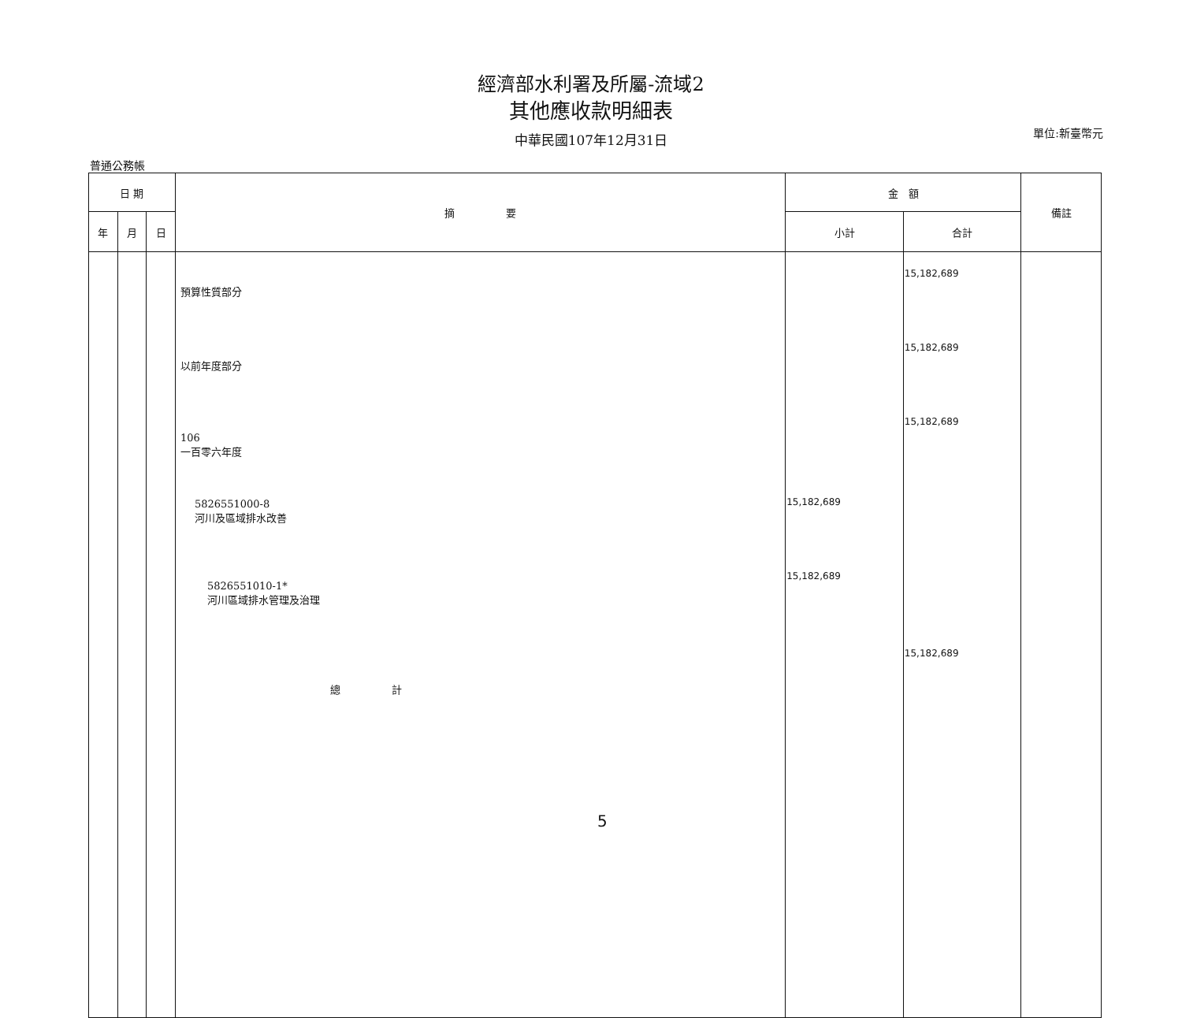經濟部水利署及所屬-流域2
其他應收款明細表
中華民國107年12月31日
單位:新臺幣元
普通公務帳
| 日 期 | | | 摘 要 | 金 額 | | 備註 |
| --- | --- | --- | --- | --- | --- | --- |
| 年 | 月 | 日 | | 小計 | 合計 | |
| | | | 預算性質部分 以前年度部分 106 一百零六年度 5826551000-8 河川及區域排水改善 5826551010-1* 河川區域排水管理及治理 總 計 | 15,182,689 15,182,689 | 15,182,689 15,182,689 15,182,689 15,182,689 | |
5